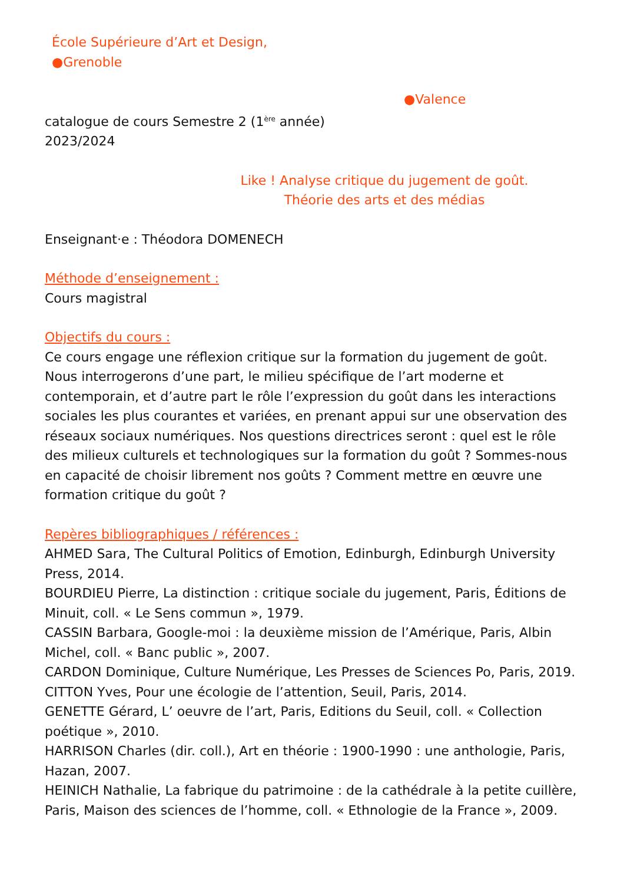École Supérieure d’Art et Design,
●Grenoble
●Valence
catalogue de cours Semestre 2 (1<sup>ère</sup> année)
2023/2024
Like ! Analyse critique du jugement de goût.
Théorie des arts et des médias
Enseignant·e : Théodora DOMENECH
Méthode d’enseignement :
Cours magistral
Objectifs du cours :
Ce cours engage une réflexion critique sur la formation du jugement de goût. Nous interrogerons d’une part, le milieu spécifique de l’art moderne et contemporain, et d’autre part le rôle l’expression du goût dans les interactions sociales les plus courantes et variées, en prenant appui sur une observation des réseaux sociaux numériques. Nos questions directrices seront : quel est le rôle des milieux culturels et technologiques sur la formation du goût ? Sommes-nous en capacité de choisir librement nos goûts ? Comment mettre en œuvre une formation critique du goût ?
Repères bibliographiques / références :
AHMED Sara, The Cultural Politics of Emotion, Edinburgh, Edinburgh University Press, 2014.
BOURDIEU Pierre, La distinction : critique sociale du jugement, Paris, Éditions de Minuit, coll. « Le Sens commun », 1979.
CASSIN Barbara, Google-moi : la deuxième mission de l’Amérique, Paris, Albin Michel, coll. « Banc public », 2007.
CARDON Dominique, Culture Numérique, Les Presses de Sciences Po, Paris, 2019.
CITTON Yves, Pour une écologie de l’attention, Seuil, Paris, 2014.
GENETTE Gérard, L’ oeuvre de l’art, Paris, Editions du Seuil, coll. « Collection poétique », 2010.
HARRISON Charles (dir. coll.), Art en théorie : 1900-1990 : une anthologie, Paris, Hazan, 2007.
HEINICH Nathalie, La fabrique du patrimoine : de la cathédrale à la petite cuillère, Paris, Maison des sciences de l’homme, coll. « Ethnologie de la France », 2009.